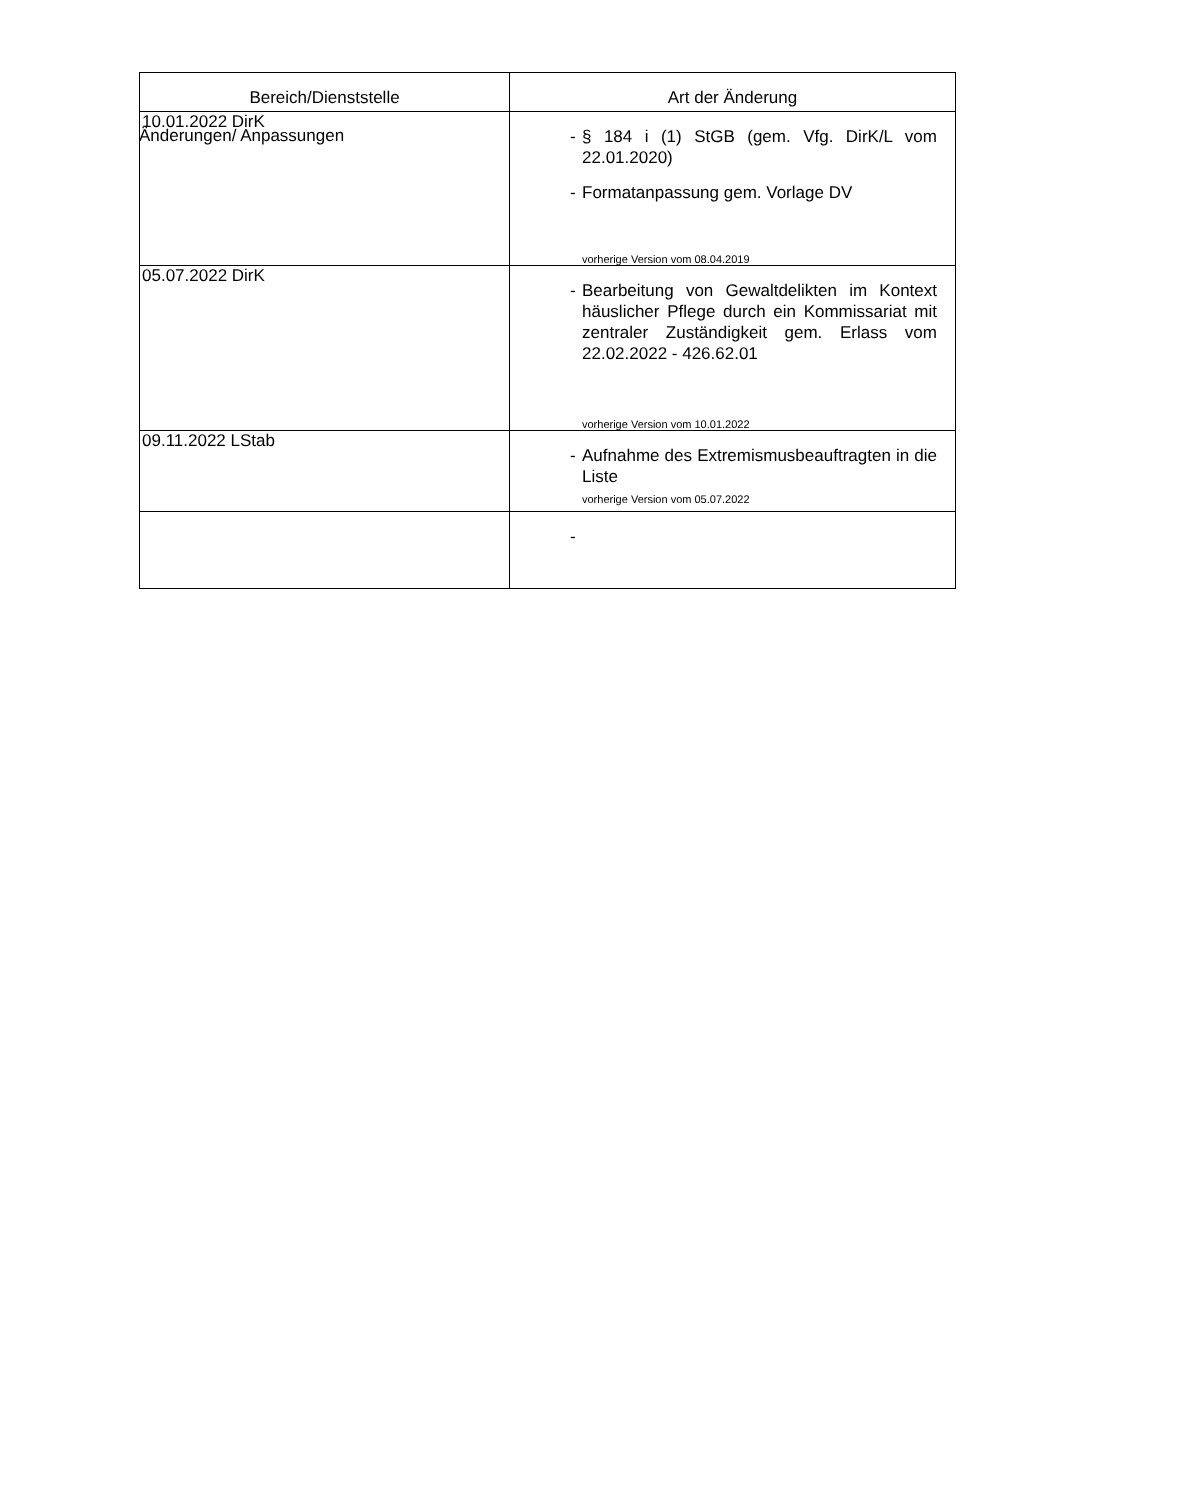Änderungen/ Anpassungen
| Bereich/Dienststelle | Art der Änderung |
| --- | --- |
| 10.01.2022 DirK | - § 184 i (1) StGB (gem. Vfg. DirK/L vom 22.01.2020) - Formatanpassung gem. Vorlage DV vorherige Version vom 08.04.2019 |
| 05.07.2022 DirK | - Bearbeitung von Gewaltdelikten im Kontext häuslicher Pflege durch ein Kommissariat mit zentraler Zuständigkeit gem. Erlass vom 22.02.2022 - 426.62.01 vorherige Version vom 10.01.2022 |
| 09.11.2022 LStab | - Aufnahme des Extremismusbeauftragten in die Liste vorherige Version vom 05.07.2022 |
| | - |